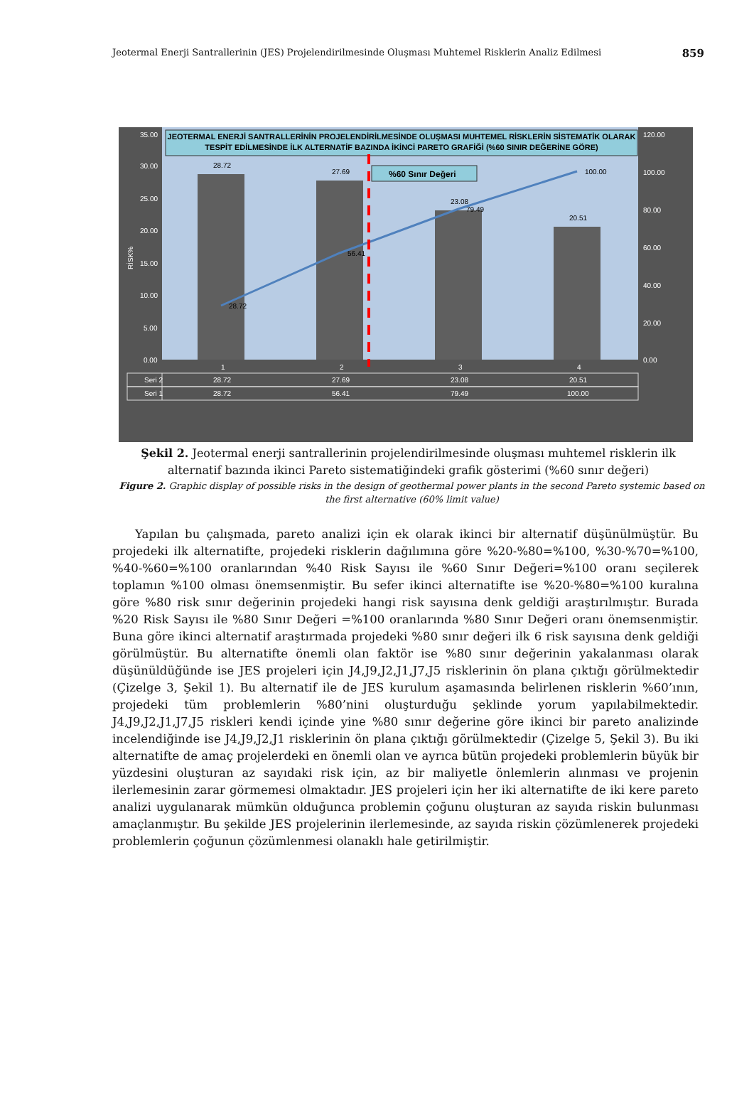Jeotermal Enerji Santrallerinin (JES) Projelendirilmesinde Oluşması Muhtemel Risklerin Analiz Edilmesi 859
JEOTERMAL ENERJİ SANTRALLERİNİN PROJELENDİRİLMESİNDE OLUŞMASI MUHTEMEL RİSKLERİN SİSTEMATİK OLARAK
TESPİT EDİLMESİNDE İLK ALTERNATİF BAZINDA İKİNCİ PARETO GRAFİĞİ (%60 SINIR DEĞERİNE GÖRE)
35.00
30.00
25.00
20.00
15.00
10.00
5.00
0.00
120.00
100.00
80.00
60.00
40.00
20.00
0.00
RİSK%
28.72
27.69
23.08
20.51
28.72
56.41
79.49
100.00
%60 Sınır Değeri
1
2
3
4
Seri 2
28.72
27.69
23.08
20.51
Seri 1
28.72
56.41
79.49
100.00
Şekil 2. Jeotermal enerji santrallerinin projelendirilmesinde oluşması muhtemel risklerin ilk alternatif bazında ikinci Pareto sistematiğindeki grafik gösterimi (%60 sınır değeri)
Figure 2. Graphic display of possible risks in the design of geothermal power plants in the second Pareto systemic based on the first alternative (60% limit value)
Yapılan bu çalışmada, pareto analizi için ek olarak ikinci bir alternatif düşünülmüştür. Bu projedeki ilk alternatifte, projedeki risklerin dağılımına göre %20-%80=%100, %30-%70=%100, %40-%60=%100 oranlarından %40 Risk Sayısı ile %60 Sınır Değeri=%100 oranı seçilerek toplamın %100 olması önemsenmiştir. Bu sefer ikinci alternatifte ise %20-%80=%100 kuralına göre %80 risk sınır değerinin projedeki hangi risk sayısına denk geldiği araştırılmıştır. Burada %20 Risk Sayısı ile %80 Sınır Değeri =%100 oranlarında %80 Sınır Değeri oranı önemsenmiştir. Buna göre ikinci alternatif araştırmada projedeki %80 sınır değeri ilk 6 risk sayısına denk geldiği görülmüştür. Bu alternatifte önemli olan faktör ise %80 sınır değerinin yakalanması olarak düşünüldüğünde ise JES projeleri için J4,J9,J2,J1,J7,J5 risklerinin ön plana çıktığı görülmektedir (Çizelge 3, Şekil 1). Bu alternatif ile de JES kurulum aşamasında belirlenen risklerin %60’ının, projedeki tüm problemlerin %80’nini oluşturduğu şeklinde yorum yapılabilmektedir. J4,J9,J2,J1,J7,J5 riskleri kendi içinde yine %80 sınır değerine göre ikinci bir pareto analizinde incelendiğinde ise J4,J9,J2,J1 risklerinin ön plana çıktığı görülmektedir (Çizelge 5, Şekil 3). Bu iki alternatifte de amaç projelerdeki en önemli olan ve ayrıca bütün projedeki problemlerin büyük bir yüzdesini oluşturan az sayıdaki risk için, az bir maliyetle önlemlerin alınması ve projenin ilerlemesinin zarar görmemesi olmaktadır. JES projeleri için her iki alternatifte de iki kere pareto analizi uygulanarak mümkün olduğunca problemin çoğunu oluşturan az sayıda riskin bulunması amaçlanmıştır. Bu şekilde JES projelerinin ilerlemesinde, az sayıda riskin çözümlenerek projedeki problemlerin çoğunun çözümlenmesi olanaklı hale getirilmiştir.